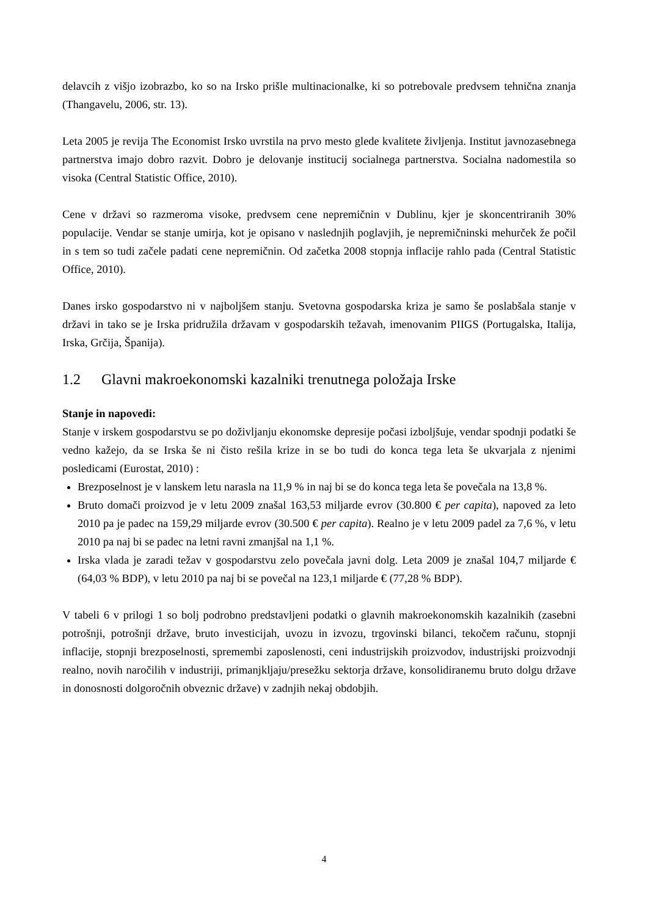delavcih z višjo izobrazbo, ko so na Irsko prišle multinacionalke, ki so potrebovale predvsem tehnična znanja (Thangavelu, 2006, str. 13).
Leta 2005 je revija The Economist Irsko uvrstila na prvo mesto glede kvalitete življenja. Institut javnozasebnega partnerstva imajo dobro razvit. Dobro je delovanje institucij socialnega partnerstva. Socialna nadomestila so visoka (Central Statistic Office, 2010).
Cene v državi so razmeroma visoke, predvsem cene nepremičnin v Dublinu, kjer je skoncentriranih 30% populacije. Vendar se stanje umirja, kot je opisano v naslednjih poglavjih, je nepremičninski mehurček že počil in s tem so tudi začele padati cene nepremičnin. Od začetka 2008 stopnja inflacije rahlo pada (Central Statistic Office, 2010).
Danes irsko gospodarstvo ni v najboljšem stanju. Svetovna gospodarska kriza je samo še poslabšala stanje v državi in tako se je Irska pridružila državam v gospodarskih težavah, imenovanim PIIGS (Portugalska, Italija, Irska, Grčija, Španija).
1.2 Glavni makroekonomski kazalniki trenutnega položaja Irske
Stanje in napovedi:
Stanje v irskem gospodarstvu se po doživljanju ekonomske depresije počasi izboljšuje, vendar spodnji podatki še vedno kažejo, da se Irska še ni čisto rešila krize in se bo tudi do konca tega leta še ukvarjala z njenimi posledicami (Eurostat, 2010) :
Brezposelnost je v lanskem letu narasla na 11,9 % in naj bi se do konca tega leta še povečala na 13,8 %.
Bruto domači proizvod je v letu 2009 znašal 163,53 miljarde evrov (30.800 € per capita), napoved za leto 2010 pa je padec na 159,29 miljarde evrov (30.500 € per capita). Realno je v letu 2009 padel za 7,6 %, v letu 2010 pa naj bi se padec na letni ravni zmanjšal na 1,1 %.
Irska vlada je zaradi težav v gospodarstvu zelo povečala javni dolg. Leta 2009 je znašal 104,7 miljarde € (64,03 % BDP), v letu 2010 pa naj bi se povečal na 123,1 miljarde € (77,28 % BDP).
V tabeli 6 v prilogi 1 so bolj podrobno predstavljeni podatki o glavnih makroekonomskih kazalnikih (zasebni potrošnji, potrošnji države, bruto investicijah, uvozu in izvozu, trgovinski bilanci, tekočem računu, stopnji inflacije, stopnji brezposelnosti, spremembi zaposlenosti, ceni industrijskih proizvodov, industrijski proizvodnji realno, novih naročilih v industriji, primanjkljaju/presežku sektorja države, konsolidiranemu bruto dolgu države in donosnosti dolgoročnih obveznic države) v zadnjih nekaj obdobjih.
4